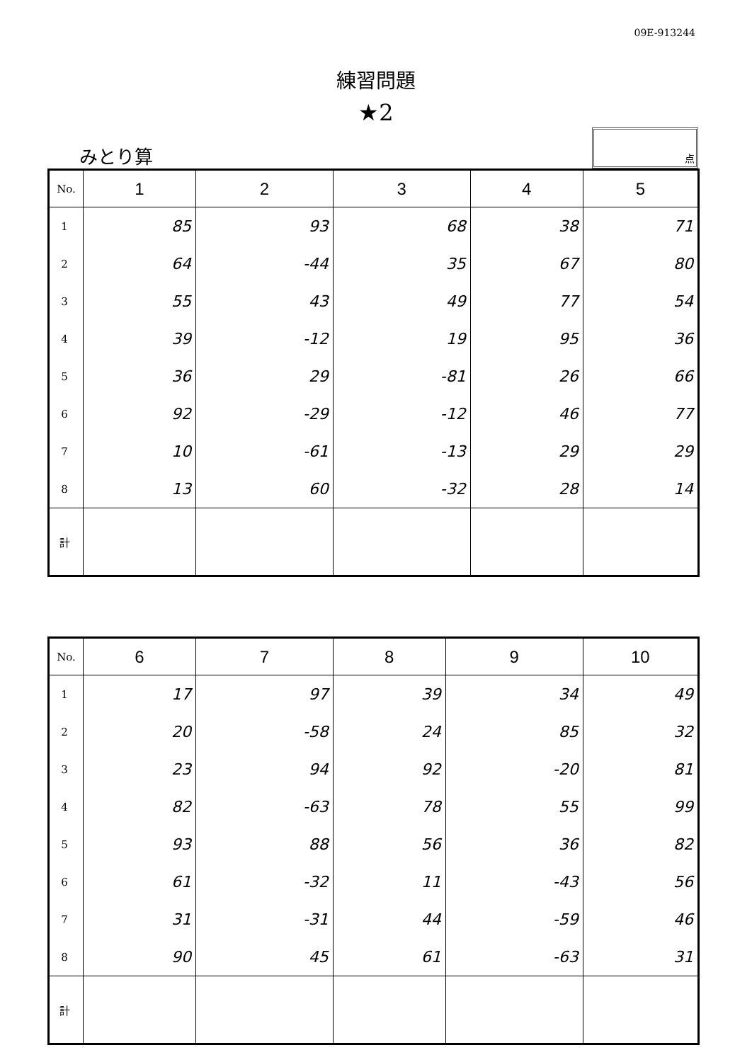09E-913244
練習問題
★2
みとり算
点
| No. | 1 | 2 | 3 | 4 | 5 |
| --- | --- | --- | --- | --- | --- |
| 1 | 85 | 93 | 68 | 38 | 71 |
| 2 | 64 | -44 | 35 | 67 | 80 |
| 3 | 55 | 43 | 49 | 77 | 54 |
| 4 | 39 | -12 | 19 | 95 | 36 |
| 5 | 36 | 29 | -81 | 26 | 66 |
| 6 | 92 | -29 | -12 | 46 | 77 |
| 7 | 10 | -61 | -13 | 29 | 29 |
| 8 | 13 | 60 | -32 | 28 | 14 |
| 計 | | | | | |
| No. | 6 | 7 | 8 | 9 | 10 |
| --- | --- | --- | --- | --- | --- |
| 1 | 17 | 97 | 39 | 34 | 49 |
| 2 | 20 | -58 | 24 | 85 | 32 |
| 3 | 23 | 94 | 92 | -20 | 81 |
| 4 | 82 | -63 | 78 | 55 | 99 |
| 5 | 93 | 88 | 56 | 36 | 82 |
| 6 | 61 | -32 | 11 | -43 | 56 |
| 7 | 31 | -31 | 44 | -59 | 46 |
| 8 | 90 | 45 | 61 | -63 | 31 |
| 計 | | | | | |